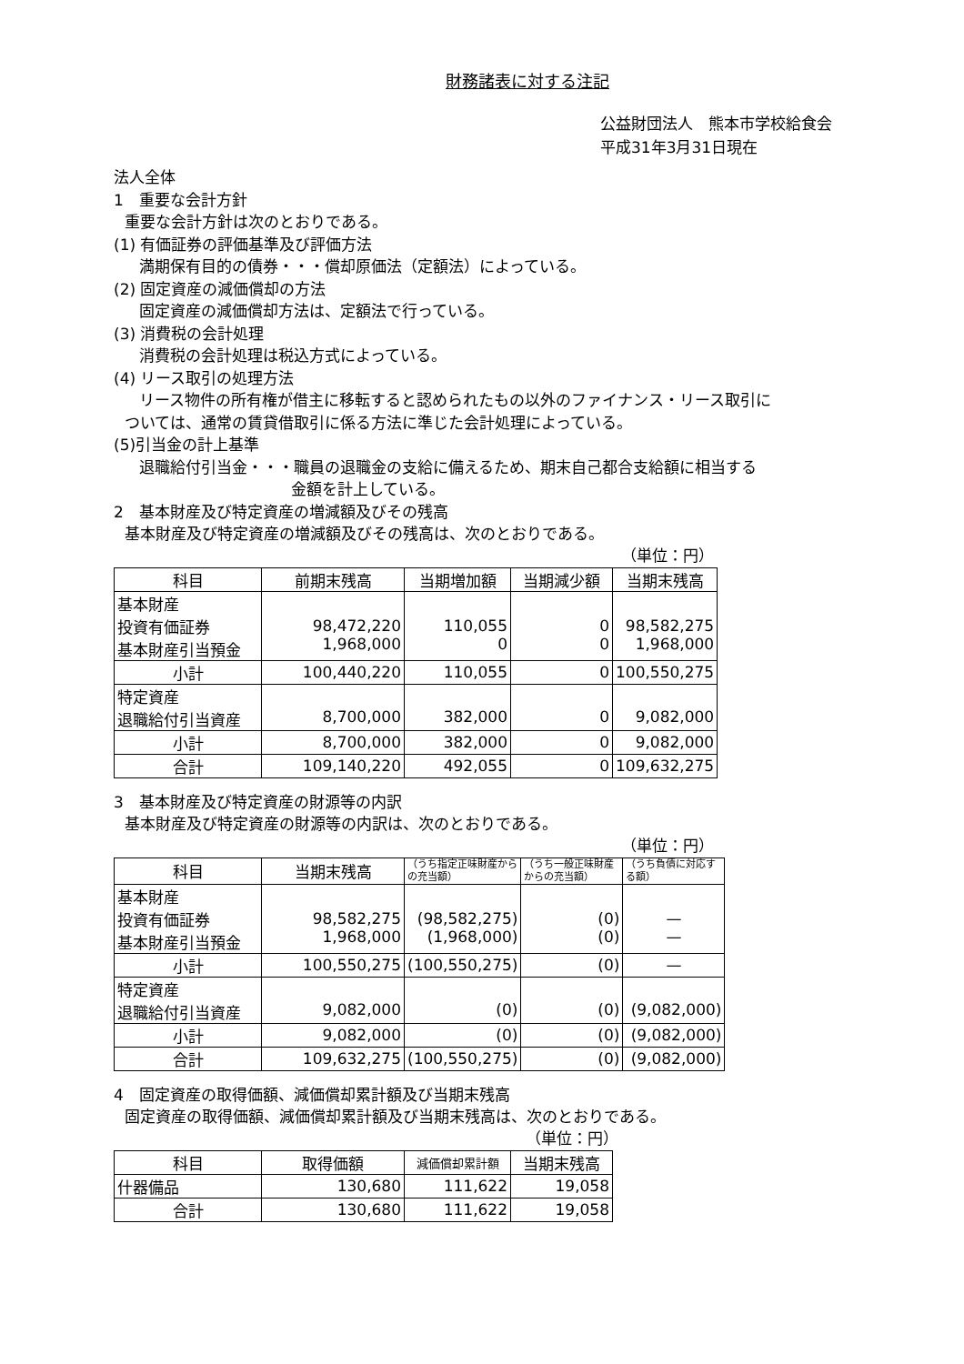財務諸表に対する注記
公益財団法人　熊本市学校給食会
平成31年3月31日現在
法人全体
1　重要な会計方針
重要な会計方針は次のとおりである。
(1) 有価証券の評価基準及び評価方法
満期保有目的の債券・・・償却原価法（定額法）によっている。
(2) 固定資産の減価償却の方法
固定資産の減価償却方法は、定額法で行っている。
(3) 消費税の会計処理
消費税の会計処理は税込方式によっている。
(4) リース取引の処理方法
リース物件の所有権が借主に移転すると認められたもの以外のファイナンス・リース取引に
ついては、通常の賃貸借取引に係る方法に準じた会計処理によっている。
(5)引当金の計上基準
退職給付引当金・・・職員の退職金の支給に備えるため、期末自己都合支給額に相当する
金額を計上している。
2　基本財産及び特定資産の増減額及びその残高
基本財産及び特定資産の増減額及びその残高は、次のとおりである。
（単位：円）
| 科目 | 前期末残高 | 当期増加額 | 当期減少額 | 当期末残高 |
| --- | --- | --- | --- | --- |
| 基本財産 投資有価証券 基本財産引当預金 | 98,472,220 1,968,000 | 110,055 0 | 0 0 | 98,582,275 1,968,000 |
| 小計 | 100,440,220 | 110,055 | 0 | 100,550,275 |
| 特定資産 退職給付引当資産 | 8,700,000 | 382,000 | 0 | 9,082,000 |
| 小計 | 8,700,000 | 382,000 | 0 | 9,082,000 |
| 合計 | 109,140,220 | 492,055 | 0 | 109,632,275 |
3　基本財産及び特定資産の財源等の内訳
基本財産及び特定資産の財源等の内訳は、次のとおりである。
（単位：円）
| 科目 | 当期末残高 | （うち指定正味財産からの充当額） | （うち一般正味財産からの充当額） | （うち負債に対応する額） |
| --- | --- | --- | --- | --- |
| 基本財産 投資有価証券 基本財産引当預金 | 98,582,275 1,968,000 | (98,582,275) (1,968,000) | (0) (0) | — — |
| 小計 | 100,550,275 | (100,550,275) | (0) | — |
| 特定資産 退職給付引当資産 | 9,082,000 | (0) | (0) | (9,082,000) |
| 小計 | 9,082,000 | (0) | (0) | (9,082,000) |
| 合計 | 109,632,275 | (100,550,275) | (0) | (9,082,000) |
4　固定資産の取得価額、減価償却累計額及び当期末残高
固定資産の取得価額、減価償却累計額及び当期末残高は、次のとおりである。
（単位：円）
| 科目 | 取得価額 | 減価償却累計額 | 当期末残高 |
| --- | --- | --- | --- |
| 什器備品 | 130,680 | 111,622 | 19,058 |
| 合計 | 130,680 | 111,622 | 19,058 |